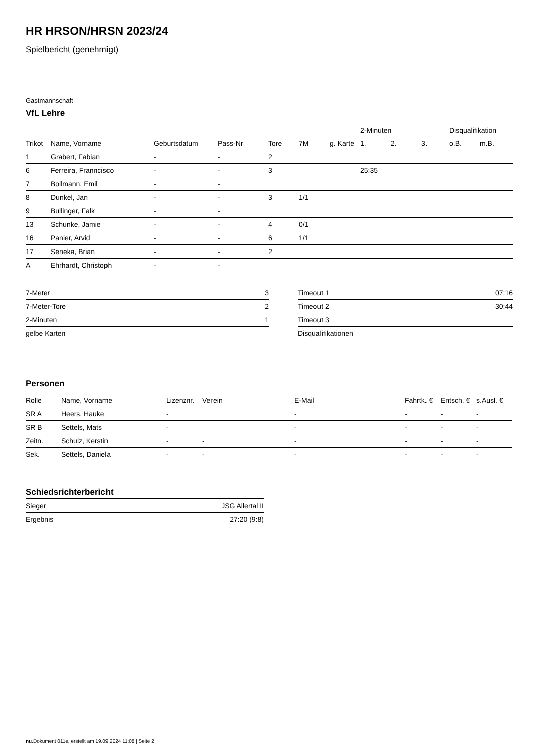HR HRSON/HRSN 2023/24
Spielbericht (genehmigt)
Gastmannschaft
VfL Lehre
| | | | | | | | 2-Minuten | | | Disqualifikation | |
| --- | --- | --- | --- | --- | --- | --- | --- | --- | --- | --- | --- |
| Trikot | Name, Vorname | Geburtsdatum | Pass-Nr | Tore | 7M | g. Karte | 1. | 2. | 3. | o.B. | m.B. |
| 1 | Grabert, Fabian | - | - | 2 | | | | | | | |
| 6 | Ferreira, Franncisco | - | - | 3 | | | 25:35 | | | | |
| 7 | Bollmann, Emil | - | - | | | | | | | | |
| 8 | Dunkel, Jan | - | - | 3 | 1/1 | | | | | | |
| 9 | Bullinger, Falk | - | - | | | | | | | | |
| 13 | Schunke, Jamie | - | - | 4 | 0/1 | | | | | | |
| 16 | Panier, Arvid | - | - | 6 | 1/1 | | | | | | |
| 17 | Seneka, Brian | - | - | 2 | | | | | | | |
| A | Ehrhardt, Christoph | - | - | | | | | | | | |
| 7-Meter | 3 |
| 7-Meter-Tore | 2 |
| 2-Minuten | 1 |
| gelbe Karten | |
| Timeout 1 | 07:16 |
| Timeout 2 | 30:44 |
| Timeout 3 | |
| Disqualifikationen | |
Personen
| Rolle | Name, Vorname | Lizenznr. | Verein | E-Mail | Fahrtk. € | Entsch. € | s.Ausl. € |
| --- | --- | --- | --- | --- | --- | --- | --- |
| SR A | Heers, Hauke | - | | - | - | - | - |
| SR B | Settels, Mats | - | | - | - | - | - |
| Zeitn. | Schulz, Kerstin | - | - | - | - | - | - |
| Sek. | Settels, Daniela | - | - | - | - | - | - |
Schiedsrichterbericht
| Sieger | JSG Allertal II |
| Ergebnis | 27:20 (9:8) |
nu.Dokument 011e, erstellt am 19.09.2024 11:08 | Seite 2